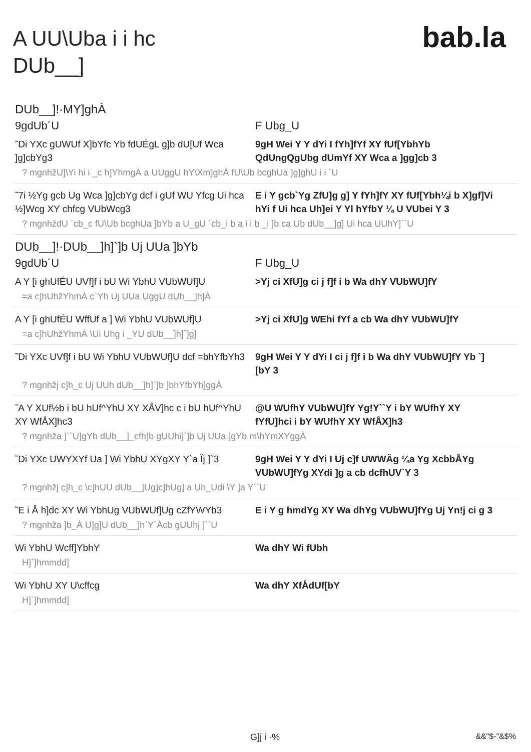A UU\Uba i i hc
DUb__]
bab.la
DUb__]!·MY]ghÀ
9gdUb´U F Ubg_U
˜Di YXc gUWUf X]bYfc Yb fdUÉgL g]b dU[Uf Wca ]g]cbYg3
9gH Wei Y Y dYi I fYh]fYf XY fUf[YbhYb QdUngQgUbg dUmYf XY Wca a ]gg]cb 3
? mgnhžU]\Yi hi i _c h]YhmgÀ a UUggU hY\Xm]ghÀ fU\Ub bcghUa ]g]ghU i i ´U
˜7i ½Yg gcb Ug Wca ]g]cbYg dcf i gUf WU Yfcg Ui hca ½]Wcg XY chfcg VUbWcg3
E i Y gcb`Yg ZfU]g g] Y fYh]fY XY fUf[Ybh¼i b X]gf]Vi hYi f Ui hca Uh]ei Y Yl hYfbY ¼ U VUbei Y 3
? mgnhždU ´cb_c fU\Ub bcghUa ]bYb a U_gU ´cb_i b a i i b _i ]b ca Ub dUb__]g] Ui hca UUhY]``U
DUb__]!·DUb__]h]`]b Uj UUa ]bYb
9gdUb´U F Ubg_U
A Y [i ghUfÉU UVf]f i bU Wi YbhU VUbWUf]U >Yj ci XfU]g ci j f]f i b Wa dhY VUbWU]fY
=a c]hUhžYhmÀ c`Yh Uj UUa UggU dUb__]h]À
A Y [i ghUfÉU WffUf a ] Wi YbhU VUbWUf]U >Yj ci XfU]g WEhi fYf a cb Wa dhY VUbWU]fY
=a c]hUhžYhmÀ \Ui Uhg i _YU dUb__]h]`]g]
˜Di YXc UVf]f i bU Wi YbhU VUbWUf]U dcf =bhYfbYh3
9gH Wei Y Y dYi I ci j f]f i b Wa dhY VUbWU]fY Yb `][bY 3
? mgnhžj c]h_c Uj UUh dUb__]h]`]b ]bhYfbYh]ggÀ
˜A Y XUf½b i bU hUf^YhU XY XÅV]hc c i bU hUf^YhU XY WfÅX]hc3
@U WUfhY VUbWU]fY Yg!Y``Y i bY WUfhY XY fYfU]hci i bY WUfhY XY WfÅX]h3
? mgnhža ]``U]gYb dUb__]_cfh]b gUUhi]`]b Uj UUa ]gYb m\hYmXYggÀ
˜Di YXc UWYXYf Ua ] Wi YbhU XYgXY Y`a Ïj ]`3
9gH Wei Y Y dYi I Uj c]f UWWÄg ¼a Yg XcbbÅYg VUbWU]fYg XYdi ]g a cb dcfhUV`Y 3
? mgnhžj c]h_c \c]hUU dUb__]Ug]c]hUg] a Uh_Udi \Y ]a Y``U
˜E i Å h]dc XY Wi YbhUg VUbWUf]Ug cZfYWYb3 E i Y g hmdYg XY Wa dhYg VUbWU]fYg Uj Yn!j ci g 3
? mgnhža ]b_À U]g]U dUb__]h`Y´Àcb gUUhj ]``U
Wi YbhU Wcff]YbhY Wa dhY Wi fUbh
H]`]hmmdd]
Wi YbhU XY U\cffcg Wa dhY XfÅdUf[bY
H]`]hmmdd]
G]j i ·% &&"$-"&$%